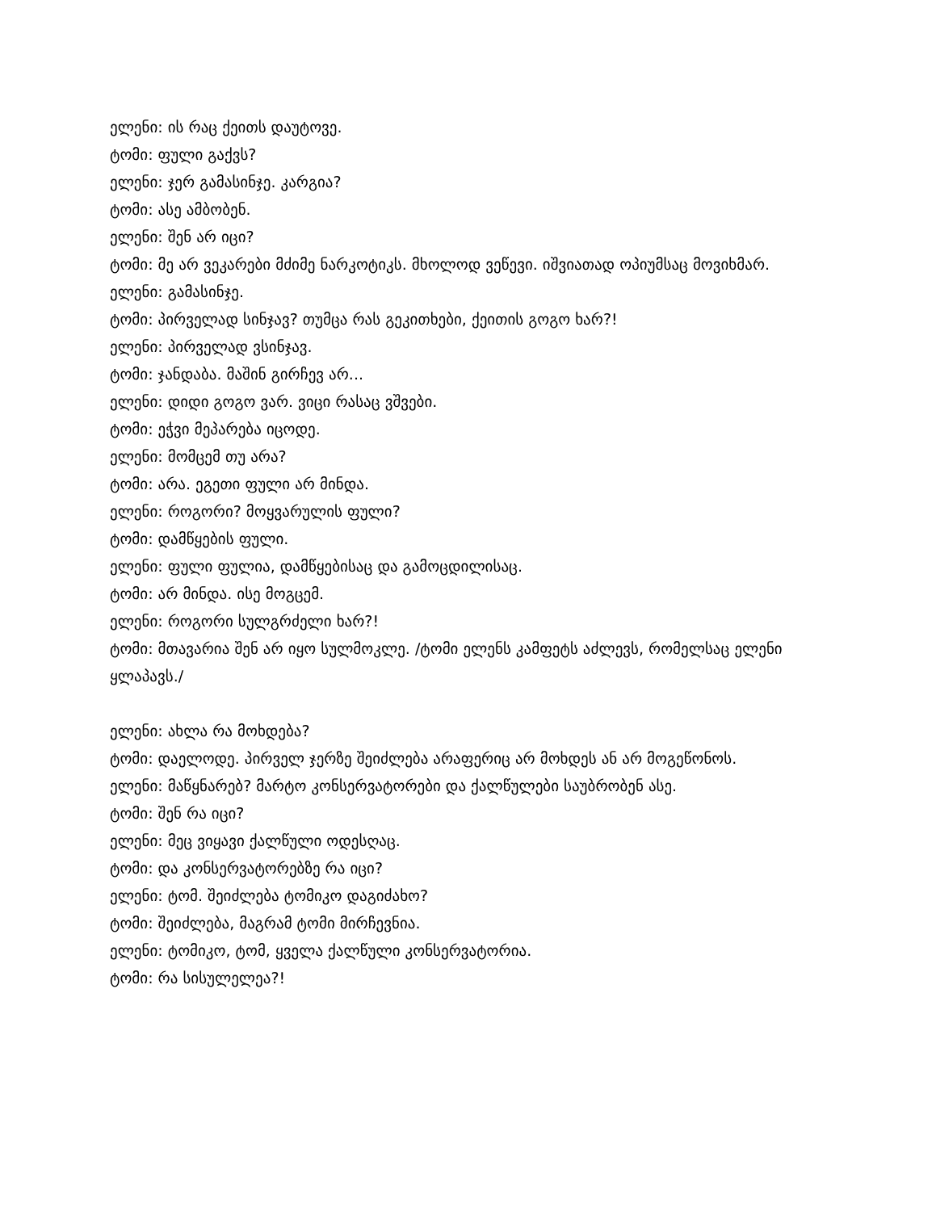ელენი: ის რაც ქეითს დაუტოვე.
ტომი: ფული გაქვს?
ელენი: ჯერ გამასინჯე. კარგია?
ტომი: ასე ამბობენ.
ელენი: შენ არ იცი?
ტომი: მე არ ვეკარები მძიმე ნარკოტიკს. მხოლოდ ვეწევი. იშვიათად ოპიუმსაც მოვიხმარ.
ელენი: გამასინჯე.
ტომი: პირველად სინჯავ? თუმცა რას გეკითხები, ქეითის გოგო ხარ?!
ელენი: პირველად ვსინჯავ.
ტომი: ჯანდაბა. მაშინ გირჩევ არ...
ელენი: დიდი გოგო ვარ. ვიცი რასაც ვშვები.
ტომი: ეჭვი მეპარება იცოდე.
ელენი: მომცემ თუ არა?
ტომი: არა. ეგეთი ფული არ მინდა.
ელენი: როგორი? მოყვარულის ფული?
ტომი: დამწყების ფული.
ელენი: ფული ფულია, დამწყებისაც და გამოცდილისაც.
ტომი: არ მინდა. ისე მოგცემ.
ელენი: როგორი სულგრძელი ხარ?!
ტომი: მთავარია შენ არ იყო სულმოკლე. /ტომი ელენს კამფეტს აძლევს, რომელსაც ელენი ყლაპავს./
ელენი: ახლა რა მოხდება?
ტომი: დაელოდე. პირველ ჯერზე შეიძლება არაფერიც არ მოხდეს ან არ მოგეწონოს.
ელენი: მაწყნარებ? მარტო კონსერვატორები და ქალწულები საუბრობენ ასე.
ტომი: შენ რა იცი?
ელენი: მეც ვიყავი ქალწული ოდესღაც.
ტომი: და კონსერვატორებზე რა იცი?
ელენი: ტომ. შეიძლება ტომიკო დაგიძახო?
ტომი: შეიძლება, მაგრამ ტომი მირჩევნია.
ელენი: ტომიკო, ტომ, ყველა ქალწული კონსერვატორია.
ტომი: რა სისულელეა?!